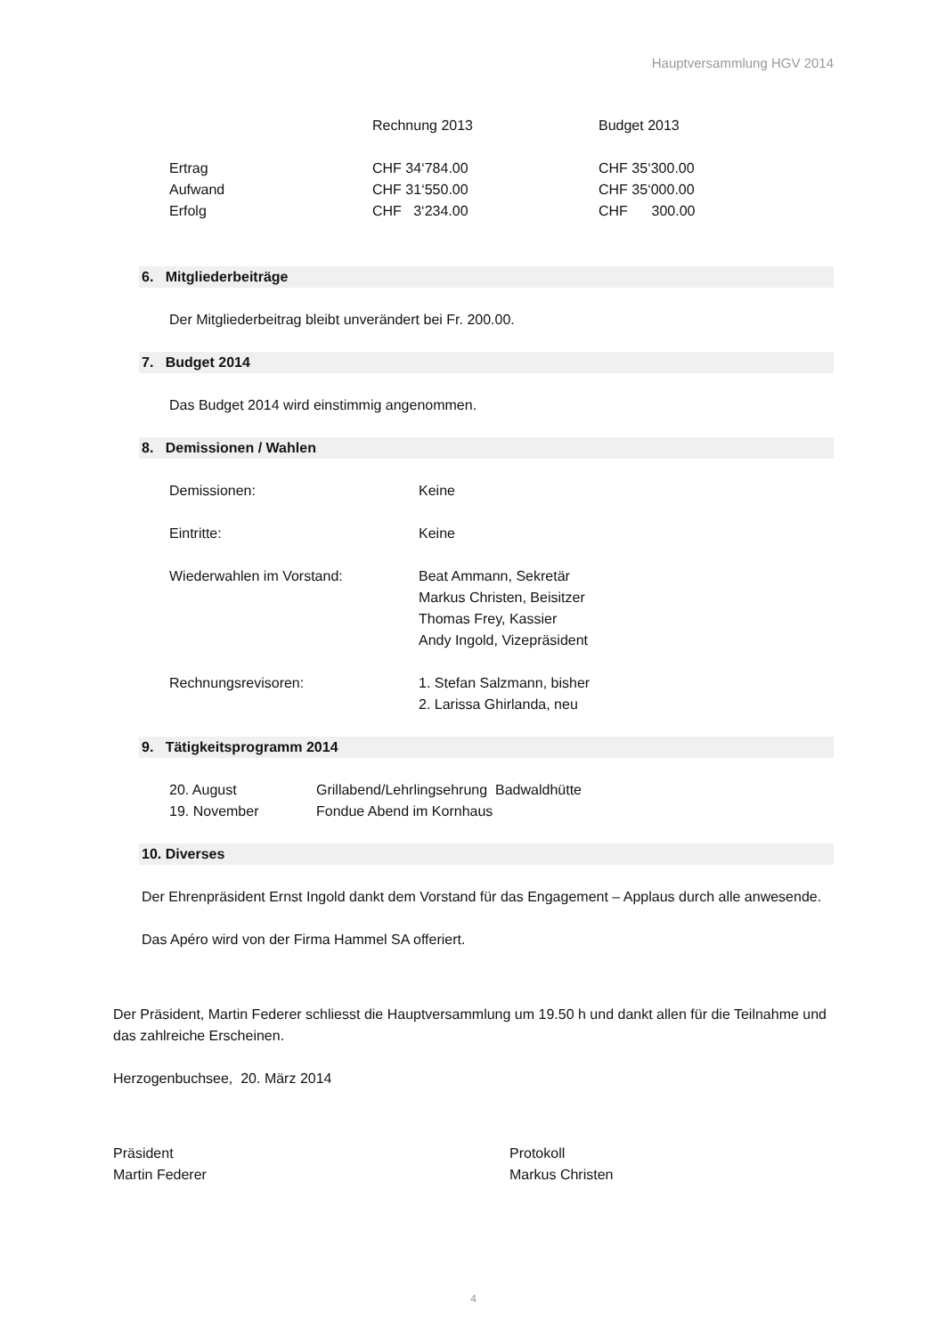Hauptversammlung HGV 2014
| | Rechnung 2013 | Budget 2013 |
| --- | --- | --- |
| Ertrag | CHF 34‘784.00 | CHF 35‘300.00 |
| Aufwand | CHF 31‘550.00 | CHF 35‘000.00 |
| Erfolg | CHF 3‘234.00 | CHF 300.00 |
6. Mitgliederbeiträge
Der Mitgliederbeitrag bleibt unverändert bei Fr. 200.00.
7. Budget 2014
Das Budget 2014 wird einstimmig angenommen.
8. Demissionen / Wahlen
| Demissionen: | Keine |
| Eintritte: | Keine |
| Wiederwahlen im Vorstand: | Beat Ammann, Sekretär Markus Christen, Beisitzer Thomas Frey, Kassier Andy Ingold, Vizepräsident |
| Rechnungsrevisoren: | 1. Stefan Salzmann, bisher 2. Larissa Ghirlanda, neu |
9. Tätigkeitsprogramm 2014
| 20. August | Grillabend/Lehrlingsehrung Badwaldhütte |
| 19. November | Fondue Abend im Kornhaus |
10. Diverses
Der Ehrenpräsident Ernst Ingold dankt dem Vorstand für das Engagement – Applaus durch alle anwesende.
Das Apéro wird von der Firma Hammel SA offeriert.
Der Präsident, Martin Federer schliesst die Hauptversammlung um 19.50 h und dankt allen für die Teilnahme und das zahlreiche Erscheinen.
Herzogenbuchsee, 20. März 2014
| Präsident Martin Federer | Protokoll Markus Christen |
4